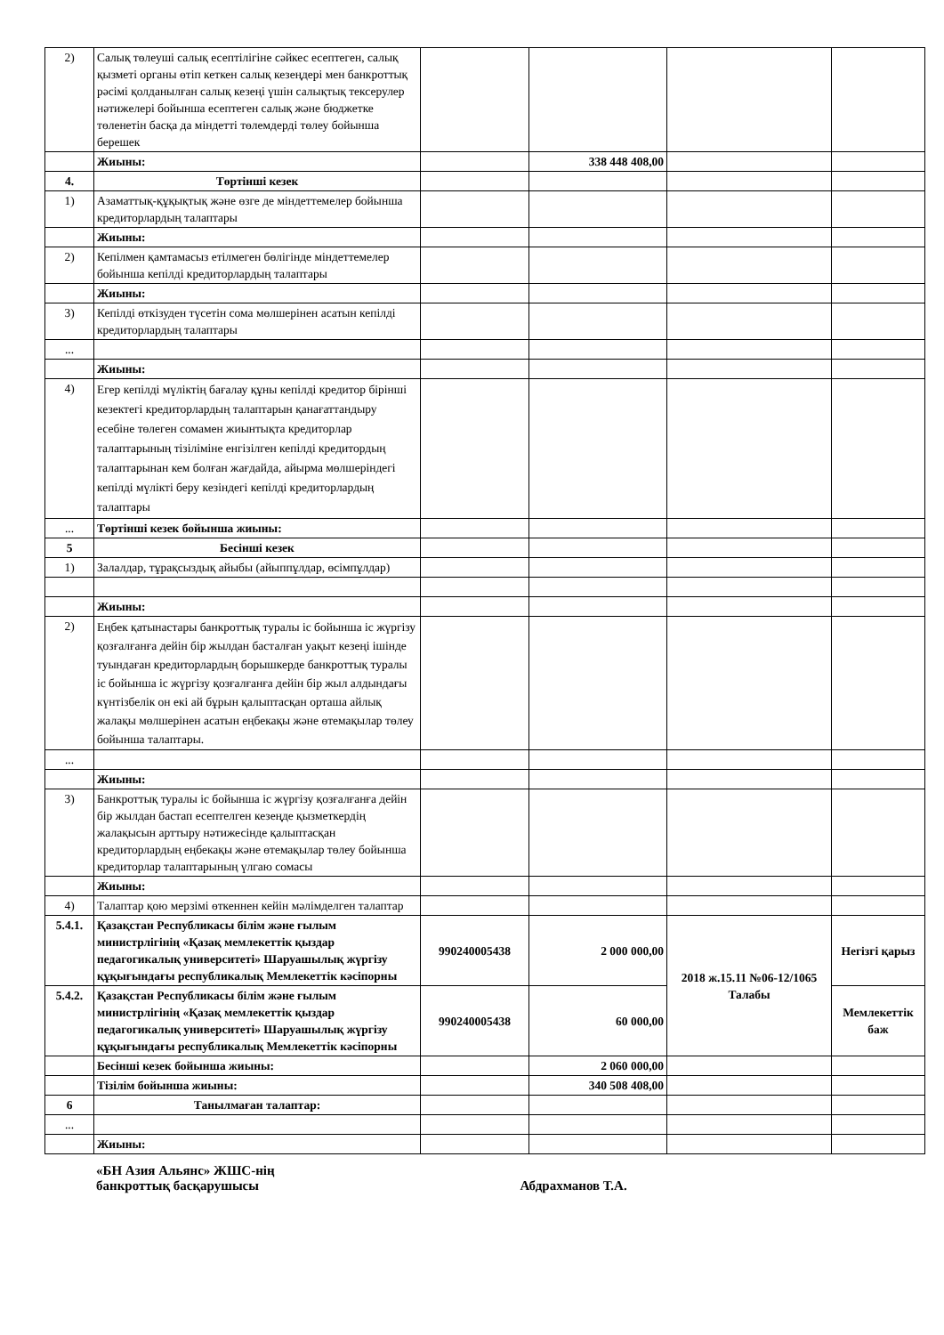| 2) | Салық төлеуші салық есептілігіне сәйкес есептеген, салық қызметі органы өтіп кеткен салық кезеңдері мен банкроттық рәсімі қолданылған салық кезеңі үшін салықтық тексерулер нәтижелері бойынша есептеген салық және бюджетке төленетін басқа да міндетті төлемдерді төлеу бойынша берешек | | | | |
| | Жиыны: | | 338 448 408,00 | | |
| 4. | Төртінші кезек | | | | |
| 1) | Азаматтық-құқықтық және өзге де міндеттемелер бойынша кредиторлардың талаптары | | | | |
| | Жиыны: | | | | |
| 2) | Кепілмен қамтамасыз етілмеген бөлігінде міндеттемелер бойынша кепілді кредиторлардың талаптары | | | | |
| | Жиыны: | | | | |
| 3) | Кепілді өткізуден түсетін сома мөлшерінен асатын кепілді кредиторлардың талаптары | | | | |
| ... | | | | | |
| | Жиыны: | | | | |
| 4) | Егер кепілді мүліктің бағалау құны кепілді кредитор бірінші кезектегі кредиторлардың талаптарын қанағаттандыру есебіне төлеген сомамен жиынтықта кредиторлар талаптарының тізіліміне енгізілген кепілді кредитордың талаптарынан кем болған жағдайда, айырма мөлшеріндегі кепілді мүлікті беру кезіндегі кепілді кредиторлардың талаптары | | | | |
| ... | Төртінші кезек бойынша жиыны: | | | | |
| 5 | Бесінші кезек | | | | |
| 1) | Залалдар, тұрақсыздық айыбы (айыппұлдар, өсімпұлдар) | | | | |
| | Жиыны: | | | | |
| 2) | Еңбек қатынастары банкроттық туралы іс бойынша іс жүргізу қозғалғанға дейін бір жылдан басталған уақыт кезеңі ішінде туындаған кредиторлардың борышкерде банкроттық туралы іс бойынша іс жүргізу қозғалғанға дейін бір жыл алдындағы күнтізбелік он екі ай бұрын қалыптасқан орташа айлық жалақы мөлшерінен асатын еңбекақы және өтемақылар төлеу бойынша талаптары. | | | | |
| ... | | | | | |
| | Жиыны: | | | | |
| 3) | Банкроттық туралы іс бойынша іс жүргізу қозғалғанға дейін бір жылдан бастап есептелген кезеңде қызметкердің жалақысын арттыру нәтижесінде қалыптасқан кредиторлардың еңбекақы және өтемақылар төлеу бойынша кредиторлар талаптарының үлгаю сомасы | | | | |
| | Жиыны: | | | | |
| 4) | Талаптар қою мерзімі өткеннен кейін мәлімделген талаптар | | | | |
| 5.4.1. | Қазақстан Республикасы білім және ғылым министрлігінің «Қазақ мемлекеттік қыздар педагогикалық университеті» Шаруашылық жүргізу құқығындағы республикалық Мемлекеттік кәсіпорны | 990240005438 | 2 000 000,00 | 2018 ж.15.11 №06-12/1065 Талабы | Негізгі қарыз |
| 5.4.2. | Қазақстан Республикасы білім және ғылым министрлігінің «Қазақ мемлекеттік қыздар педагогикалық университеті» Шаруашылық жүргізу құқығындағы республикалық Мемлекеттік кәсіпорны | 990240005438 | 60 000,00 | | Мемлекеттік баж |
| | Бесінші кезек бойынша жиыны: | | 2 060 000,00 | | |
| | Тізілім бойынша жиыны: | | 340 508 408,00 | | |
| 6 | Танылмаған талаптар: | | | | |
| ... | | | | | |
| | Жиыны: | | | | |
«БН Азия Альянс» ЖШС-нің
банкроттық басқарушысы
Абдрахманов Т.А.